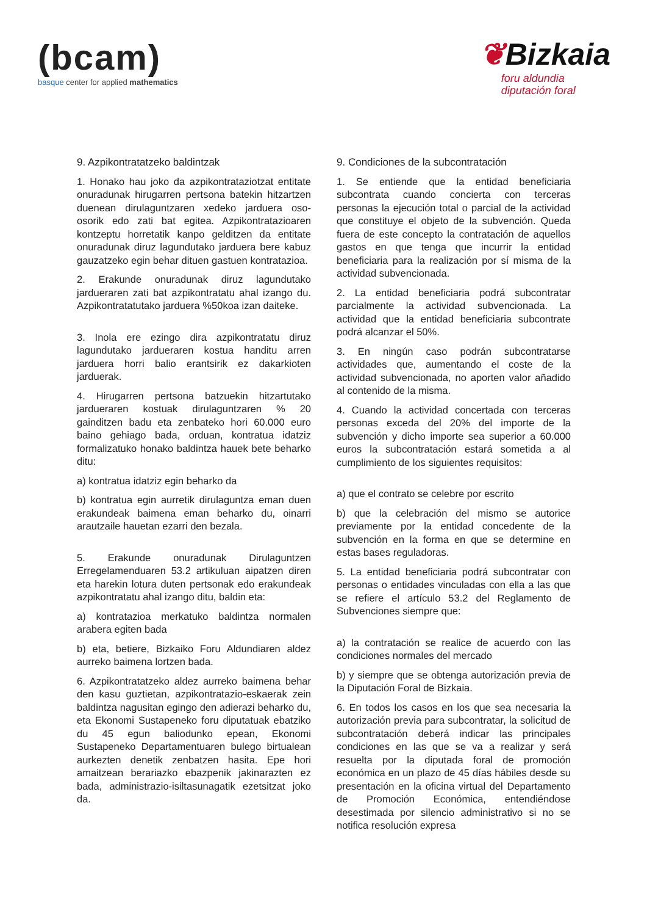(bcam)
basque center for applied mathematics
❦Bizkaia
foru aldundia
diputación foral
9. Azpikontratatzeko baldintzak
1. Honako hau joko da azpikontrataziotzat entitate onuradunak hirugarren pertsona batekin hitzartzen duenean dirulaguntzaren xedeko jarduera oso-osorik edo zati bat egitea. Azpikontratazioaren kontzeptu horretatik kanpo gelditzen da entitate onuradunak diruz lagundutako jarduera bere kabuz gauzatzeko egin behar dituen gastuen kontratazioa.
2. Erakunde onuradunak diruz lagundutako jardueraren zati bat azpikontratatu ahal izango du. Azpikontratatutako jarduera %50koa izan daiteke.
3. Inola ere ezingo dira azpikontratatu diruz lagundutako jardueraren kostua handitu arren jarduera horri balio erantsirik ez dakarkioten jarduerak.
4. Hirugarren pertsona batzuekin hitzartutako jardueraren kostuak dirulaguntzaren % 20 gainditzen badu eta zenbateko hori 60.000 euro baino gehiago bada, orduan, kontratua idatziz formalizatuko honako baldintza hauek bete beharko ditu:
a) kontratua idatziz egin beharko da
b) kontratua egin aurretik dirulaguntza eman duen erakundeak baimena eman beharko du, oinarri arautzaile hauetan ezarri den bezala.
5. Erakunde onuradunak Dirulaguntzen Erregelamenduaren 53.2 artikuluan aipatzen diren eta harekin lotura duten pertsonak edo erakundeak azpikontratatu ahal izango ditu, baldin eta:
a) kontratazioa merkatuko baldintza normalen arabera egiten bada
b) eta, betiere, Bizkaiko Foru Aldundiaren aldez aurreko baimena lortzen bada.
6. Azpikontratatzeko aldez aurreko baimena behar den kasu guztietan, azpikontratazio-eskaerak zein baldintza nagusitan egingo den adierazi beharko du, eta Ekonomi Sustapeneko foru diputatuak ebatziko du 45 egun baliodunko epean, Ekonomi Sustapeneko Departamentuaren bulego birtualean aurkezten denetik zenbatzen hasita. Epe hori amaitzean berariazko ebazpenik jakinarazten ez bada, administrazio-isiltasunagatik ezetsitzat joko da.
9. Condiciones de la subcontratación
1. Se entiende que la entidad beneficiaria subcontrata cuando concierta con terceras personas la ejecución total o parcial de la actividad que constituye el objeto de la subvención. Queda fuera de este concepto la contratación de aquellos gastos en que tenga que incurrir la entidad beneficiaria para la realización por sí misma de la actividad subvencionada.
2. La entidad beneficiaria podrá subcontratar parcialmente la actividad subvencionada. La actividad que la entidad beneficiaria subcontrate podrá alcanzar el 50%.
3. En ningún caso podrán subcontratarse actividades que, aumentando el coste de la actividad subvencionada, no aporten valor añadido al contenido de la misma.
4. Cuando la actividad concertada con terceras personas exceda del 20% del importe de la subvención y dicho importe sea superior a 60.000 euros la subcontratación estará sometida a al cumplimiento de los siguientes requisitos:
a) que el contrato se celebre por escrito
b) que la celebración del mismo se autorice previamente por la entidad concedente de la subvención en la forma en que se determine en estas bases reguladoras.
5. La entidad beneficiaria podrá subcontratar con personas o entidades vinculadas con ella a las que se refiere el artículo 53.2 del Reglamento de Subvenciones siempre que:
a) la contratación se realice de acuerdo con las condiciones normales del mercado
b) y siempre que se obtenga autorización previa de la Diputación Foral de Bizkaia.
6. En todos los casos en los que sea necesaria la autorización previa para subcontratar, la solicitud de subcontratación deberá indicar las principales condiciones en las que se va a realizar y será resuelta por la diputada foral de promoción económica en un plazo de 45 días hábiles desde su presentación en la oficina virtual del Departamento de Promoción Económica, entendiéndose desestimada por silencio administrativo si no se notifica resolución expresa